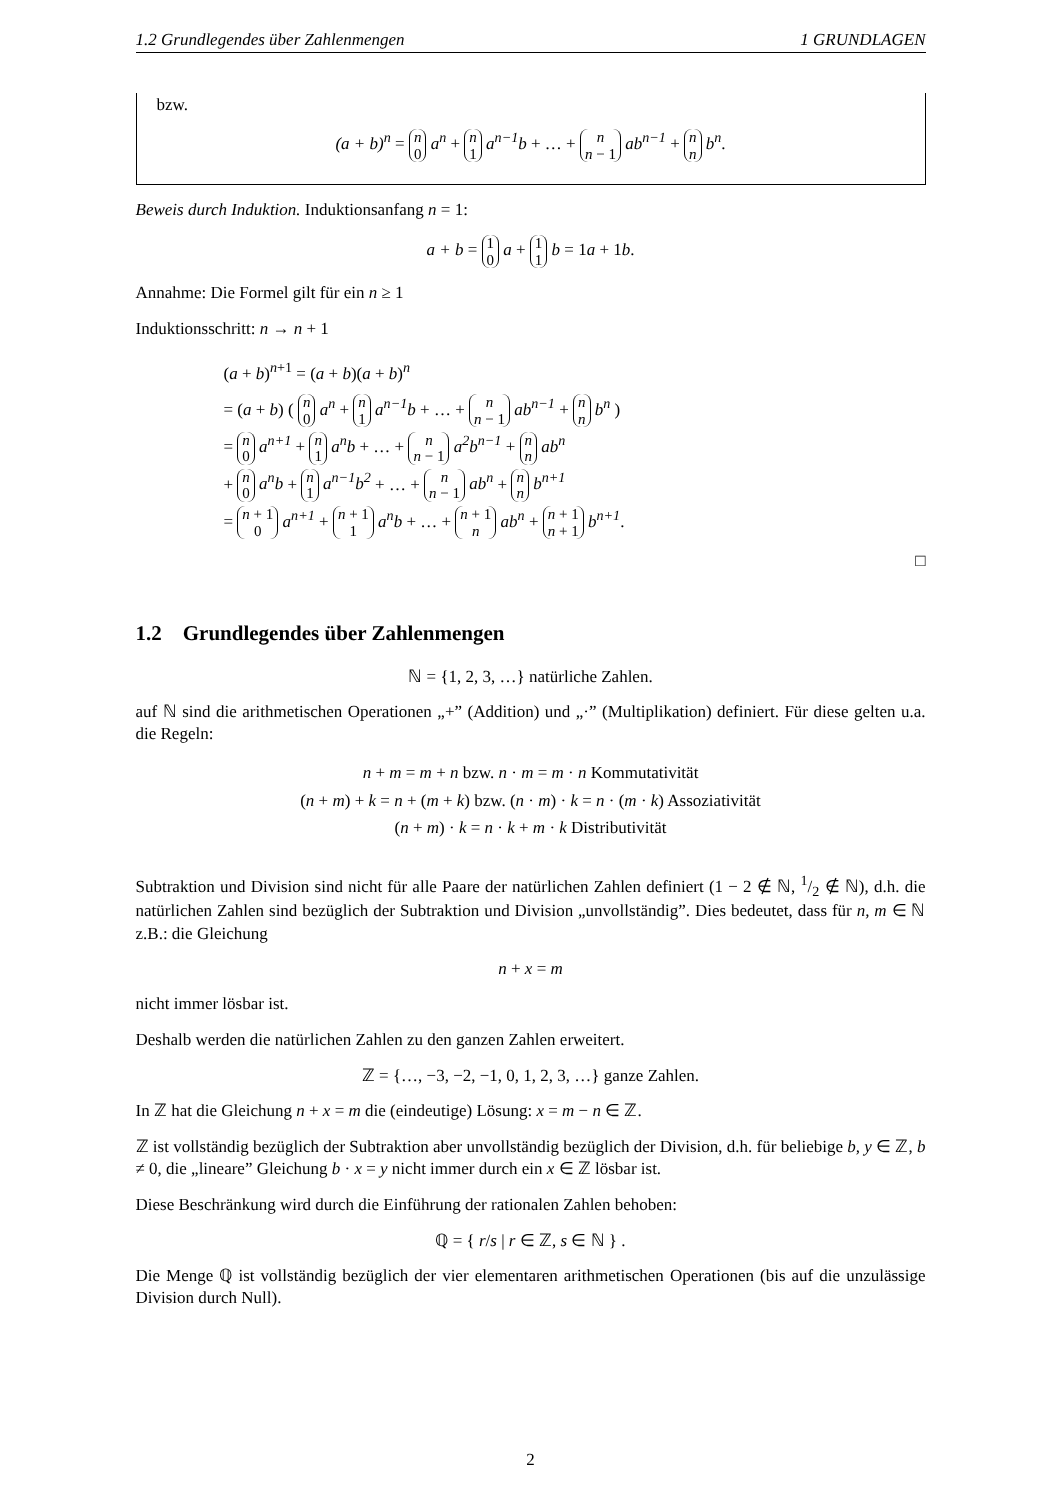1.2 Grundlegendes über Zahlenmengen 1 GRUNDLAGEN
bzw.
(a + b)<sup>n</sup> = n
0 a<sup>n</sup> + n
1 a<sup>n−1</sup>b + … + n
n − 1 ab<sup>n−1</sup> + n
n b<sup>n</sup>.
Beweis durch Induktion. Induktionsanfang n = 1:
a + b = 1
0 a + 1
1 b = 1a + 1b.
Annahme: Die Formel gilt für ein n ≥ 1
Induktionsschritt: n → n + 1
(a + b)<sup>n+1</sup> = (a + b)(a + b)<sup>n</sup>
= (a + b) ( n
0 a<sup>n</sup> + n
1 a<sup>n−1</sup>b + … + n
n − 1 ab<sup>n−1</sup> + n
n b<sup>n</sup> )
= n
0 a<sup>n+1</sup> + n
1 a<sup>n</sup>b + … + n
n − 1 a<sup>2</sup>b<sup>n−1</sup> + n
n ab<sup>n</sup>
+ n
0 a<sup>n</sup>b + n
1 a<sup>n−1</sup>b<sup>2</sup> + … + n
n − 1 ab<sup>n</sup> + n
n b<sup>n+1</sup>
= n + 1
0 a<sup>n+1</sup> + n + 1
1 a<sup>n</sup>b + … + n + 1
n ab<sup>n</sup> + n + 1
n + 1 b<sup>n+1</sup>.
□
1.2 Grundlegendes über Zahlenmengen
ℕ = {1, 2, 3, …} natürliche Zahlen.
auf ℕ sind die arithmetischen Operationen „+” (Addition) und „·” (Multiplikation) definiert. Für diese gelten u.a. die Regeln:
n + m = m + n bzw. n · m = m · n Kommutativität
(n + m) + k = n + (m + k) bzw. (n · m) · k = n · (m · k) Assoziativität
(n + m) · k = n · k + m · k Distributivität
Subtraktion und Division sind nicht für alle Paare der natürlichen Zahlen definiert (1 − 2 ∉ ℕ, 1/2 ∉ ℕ), d.h. die natürlichen Zahlen sind bezüglich der Subtraktion und Division „unvollständig”. Dies bedeutet, dass für n, m ∈ ℕ z.B.: die Gleichung
n + x = m
nicht immer lösbar ist.
Deshalb werden die natürlichen Zahlen zu den ganzen Zahlen erweitert.
ℤ = {…, −3, −2, −1, 0, 1, 2, 3, …} ganze Zahlen.
In ℤ hat die Gleichung n + x = m die (eindeutige) Lösung: x = m − n ∈ ℤ.
ℤ ist vollständig bezüglich der Subtraktion aber unvollständig bezüglich der Division, d.h. für beliebige b, y ∈ ℤ, b ≠ 0, die „lineare” Gleichung b · x = y nicht immer durch ein x ∈ ℤ lösbar ist.
Diese Beschränkung wird durch die Einführung der rationalen Zahlen behoben:
ℚ = { r/s | r ∈ ℤ, s ∈ ℕ } .
Die Menge ℚ ist vollständig bezüglich der vier elementaren arithmetischen Operationen (bis auf die unzulässige Division durch Null).
2